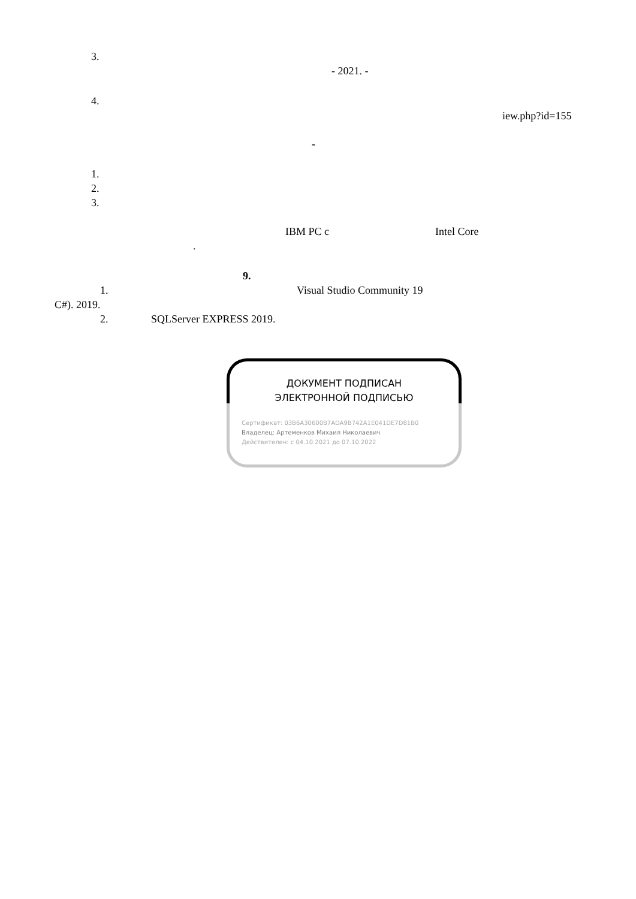3.
- 2021. -
4.
iew.php?id=155
-
1.
2.
3.
IBM PC c Intel Core
.
9.
1. Visual Studio Community 19
C#). 2019.
2. SQLServer EXPRESS 2019.
ДОКУМЕНТ ПОДПИСАН
ЭЛЕКТРОННОЙ ПОДПИСЬЮ
Сертификат: 03B6A30600B7ADA9B742A1E041DE7D81B0
Владелец: Артеменков Михаил Николаевич
Действителен: с 04.10.2021 до 07.10.2022